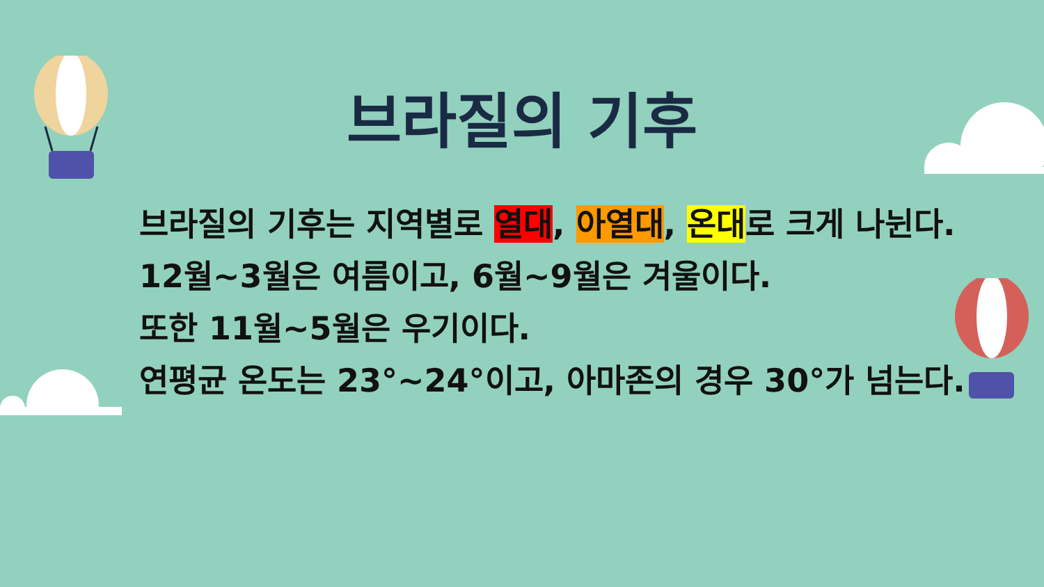브라질의 기후
브라질의 기후는 지역별로 열대, 아열대, 온대로 크게 나뉜다.
12월~3월은 여름이고, 6월~9월은 겨울이다.
또한 11월~5월은 우기이다.
연평균 온도는 23°~24°이고, 아마존의 경우 30°가 넘는다.